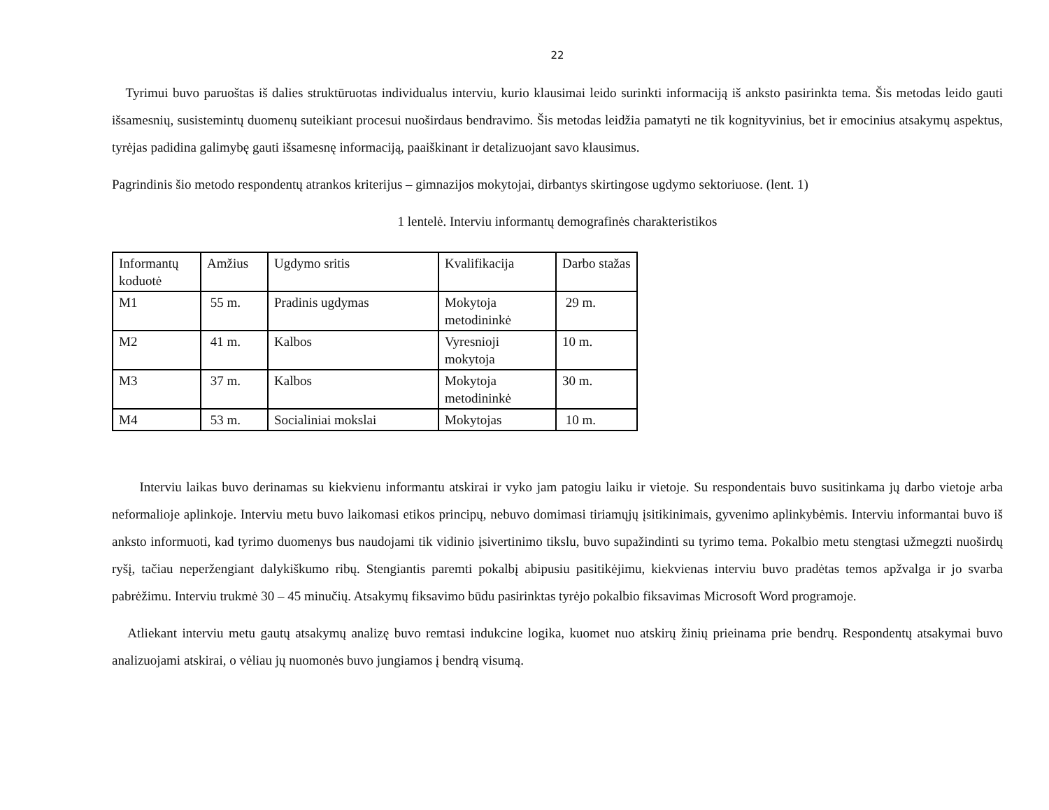22
Tyrimui buvo paruoštas iš dalies struktūruotas individualus interviu, kurio klausimai leido surinkti informaciją iš anksto pasirinkta tema. Šis metodas leido gauti išsamesnių, susistemintų duomenų suteikiant procesui nuoširdaus bendravimo. Šis metodas leidžia pamatyti ne tik kognityvinius, bet ir emocinius atsakymų aspektus, tyrėjas padidina galimybę gauti išsamesnę informaciją, paaiškinant ir detalizuojant savo klausimus.
Pagrindinis šio metodo respondentų atrankos kriterijus – gimnazijos mokytojai, dirbantys skirtingose ugdymo sektoriuose. (lent. 1)
1 lentelė. Interviu informantų demografinės charakteristikos
| Informantų koduotė | Amžius | Ugdymo sritis | Kvalifikacija | Darbo stažas |
| M1 | 55 m. | Pradinis ugdymas | Mokytoja metodininkė | 29 m. |
| M2 | 41 m. | Kalbos | Vyresnioji mokytoja | 10 m. |
| M3 | 37 m. | Kalbos | Mokytoja metodininkė | 30 m. |
| M4 | 53 m. | Socialiniai mokslai | Mokytojas | 10 m. |
Interviu laikas buvo derinamas su kiekvienu informantu atskirai ir vyko jam patogiu laiku ir vietoje. Su respondentais buvo susitinkama jų darbo vietoje arba neformalioje aplinkoje. Interviu metu buvo laikomasi etikos principų, nebuvo domimasi tiriamųjų įsitikinimais, gyvenimo aplinkybėmis. Interviu informantai buvo iš anksto informuoti, kad tyrimo duomenys bus naudojami tik vidinio įsivertinimo tikslu, buvo supažindinti su tyrimo tema. Pokalbio metu stengtasi užmegzti nuoširdų ryšį, tačiau neperžengiant dalykiškumo ribų. Stengiantis paremti pokalbį abipusiu pasitikėjimu, kiekvienas interviu buvo pradėtas temos apžvalga ir jo svarba pabrėžimu. Interviu trukmė 30 – 45 minučių. Atsakymų fiksavimo būdu pasirinktas tyrėjo pokalbio fiksavimas Microsoft Word programoje.
Atliekant interviu metu gautų atsakymų analizę buvo remtasi indukcine logika, kuomet nuo atskirų žinių prieinama prie bendrų. Respondentų atsakymai buvo analizuojami atskirai, o vėliau jų nuomonės buvo jungiamos į bendrą visumą.